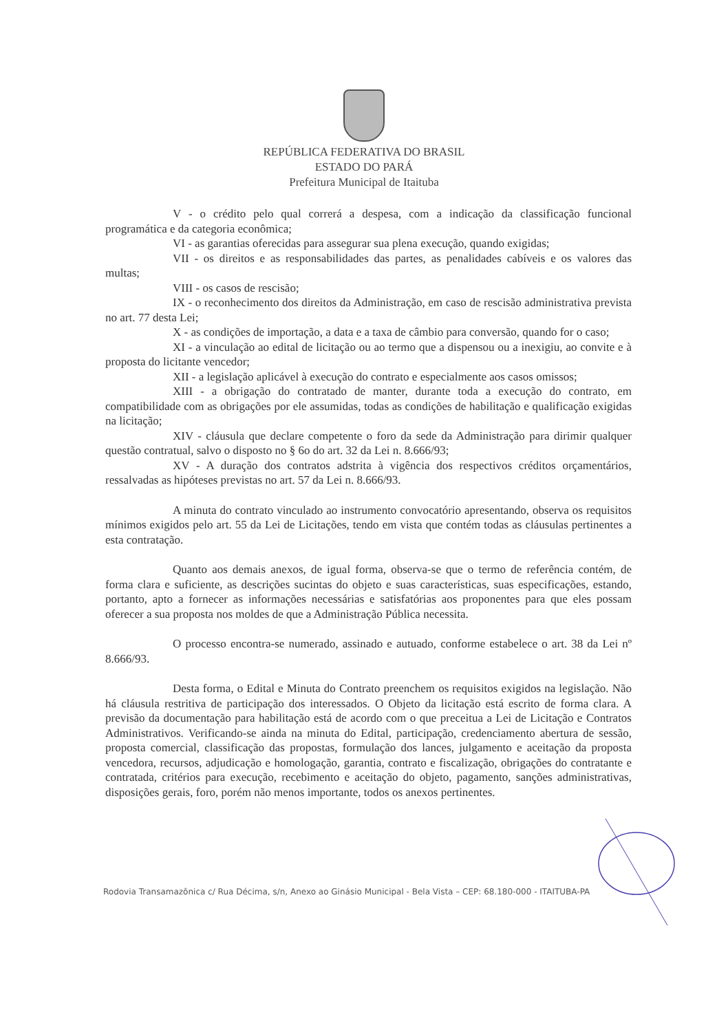REPÚBLICA FEDERATIVA DO BRASIL
ESTADO DO PARÁ
Prefeitura Municipal de Itaituba
V - o crédito pelo qual correrá a despesa, com a indicação da classificação funcional programática e da categoria econômica;
VI - as garantias oferecidas para assegurar sua plena execução, quando exigidas;
VII - os direitos e as responsabilidades das partes, as penalidades cabíveis e os valores das multas;
VIII - os casos de rescisão;
IX - o reconhecimento dos direitos da Administração, em caso de rescisão administrativa prevista no art. 77 desta Lei;
X - as condições de importação, a data e a taxa de câmbio para conversão, quando for o caso;
XI - a vinculação ao edital de licitação ou ao termo que a dispensou ou a inexigiu, ao convite e à proposta do licitante vencedor;
XII - a legislação aplicável à execução do contrato e especialmente aos casos omissos;
XIII - a obrigação do contratado de manter, durante toda a execução do contrato, em compatibilidade com as obrigações por ele assumidas, todas as condições de habilitação e qualificação exigidas na licitação;
XIV - cláusula que declare competente o foro da sede da Administração para dirimir qualquer questão contratual, salvo o disposto no § 6o do art. 32 da Lei n. 8.666/93;
XV - A duração dos contratos adstrita à vigência dos respectivos créditos orçamentários, ressalvadas as hipóteses previstas no art. 57 da Lei n. 8.666/93.
A minuta do contrato vinculado ao instrumento convocatório apresentando, observa os requisitos mínimos exigidos pelo art. 55 da Lei de Licitações, tendo em vista que contém todas as cláusulas pertinentes a esta contratação.
Quanto aos demais anexos, de igual forma, observa-se que o termo de referência contém, de forma clara e suficiente, as descrições sucintas do objeto e suas características, suas especificações, estando, portanto, apto a fornecer as informações necessárias e satisfatórias aos proponentes para que eles possam oferecer a sua proposta nos moldes de que a Administração Pública necessita.
O processo encontra-se numerado, assinado e autuado, conforme estabelece o art. 38 da Lei nº 8.666/93.
Desta forma, o Edital e Minuta do Contrato preenchem os requisitos exigidos na legislação. Não há cláusula restritiva de participação dos interessados. O Objeto da licitação está escrito de forma clara. A previsão da documentação para habilitação está de acordo com o que preceitua a Lei de Licitação e Contratos Administrativos. Verificando-se ainda na minuta do Edital, participação, credenciamento abertura de sessão, proposta comercial, classificação das propostas, formulação dos lances, julgamento e aceitação da proposta vencedora, recursos, adjudicação e homologação, garantia, contrato e fiscalização, obrigações do contratante e contratada, critérios para execução, recebimento e aceitação do objeto, pagamento, sanções administrativas, disposições gerais, foro, porém não menos importante, todos os anexos pertinentes.
Rodovia Transamazônica c/ Rua Décima, s/n, Anexo ao Ginásio Municipal - Bela Vista – CEP: 68.180-000 - ITAITUBA-PA